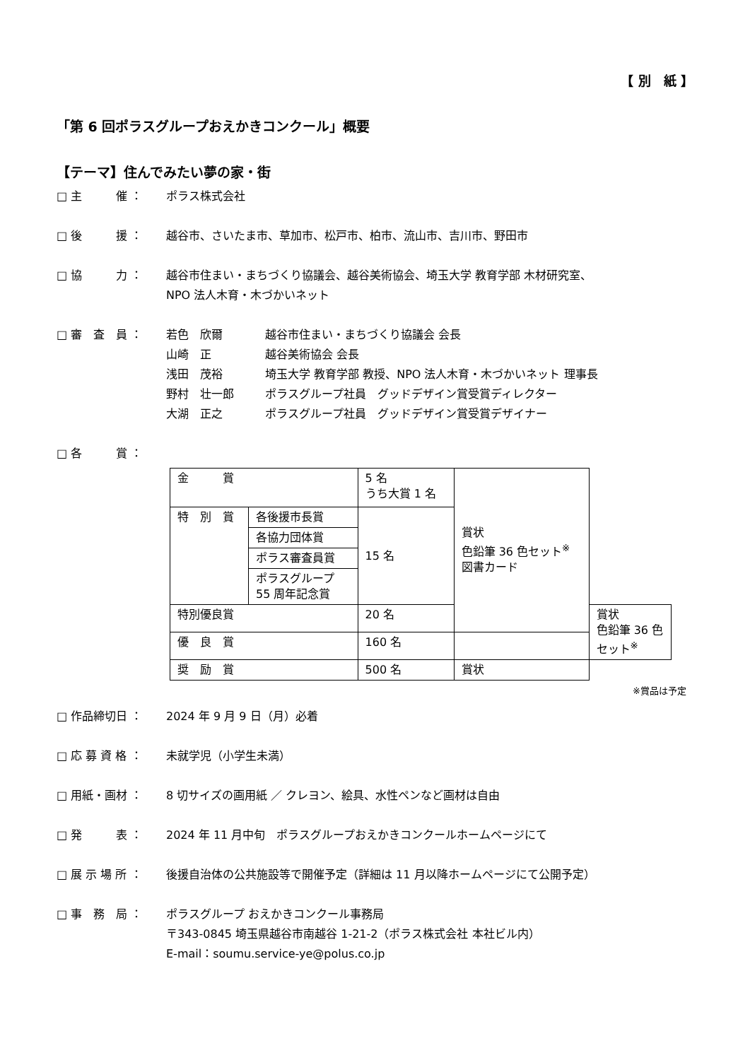【 別　紙 】
「第 6 回ポラスグループおえかきコンクール」概要
【テーマ】住んでみたい夢の家・街
□ 主　　　催 ： ポラス株式会社
□ 後　　　援 ： 越谷市、さいたま市、草加市、松戸市、柏市、流山市、吉川市、野田市
□ 協　　　力 ： 越谷市住まい・まちづくり協議会、越谷美術協会、埼玉大学 教育学部 木材研究室、
NPO 法人木育・木づかいネット
□ 審　査　員 ： 若色　欣爾
越谷市住まい・まちづくり協議会 会長
山崎　正
越谷美術協会 会長
浅田　茂裕
埼玉大学 教育学部 教授、NPO 法人木育・木づかいネット 理事長
野村　壮一郎
ポラスグループ社員　グッドデザイン賞受賞ディレクター
大湖　正之
ポラスグループ社員　グッドデザイン賞受賞デザイナー
□ 各　　　賞 ：
| 金 賞 | | 5 名 うち大賞 1 名 | 賞状 色鉛筆 36 色セット<sup>※</sup> 図書カード | |
| 特 別 賞 | 各後援市長賞 | 15 名 | | |
| | 各協力団体賞 | | | |
| | ポラス審査員賞 | | | |
| | ポラスグループ 55 周年記念賞 | | | |
| 特別優良賞 | | 20 名 | | 賞状 色鉛筆 36 色セット<sup>※</sup> |
| 優 良 賞 | | 160 名 | | |
| 奨 励 賞 | | 500 名 | 賞状 | |
※賞品は予定
□ 作品締切日 ： 2024 年 9 月 9 日（月）必着
□ 応 募 資 格 ： 未就学児（小学生未満）
□ 用紙・画材 ： 8 切サイズの画用紙 ／ クレヨン、絵具、水性ペンなど画材は自由
□ 発　　　表 ： 2024 年 11 月中旬　ポラスグループおえかきコンクールホームページにて
□ 展 示 場 所 ： 後援自治体の公共施設等で開催予定（詳細は 11 月以降ホームページにて公開予定）
□ 事　務　局 ： ポラスグループ おえかきコンクール事務局
〒343-0845 埼玉県越谷市南越谷 1-21-2（ポラス株式会社 本社ビル内）
E-mail：soumu.service-ye@polus.co.jp